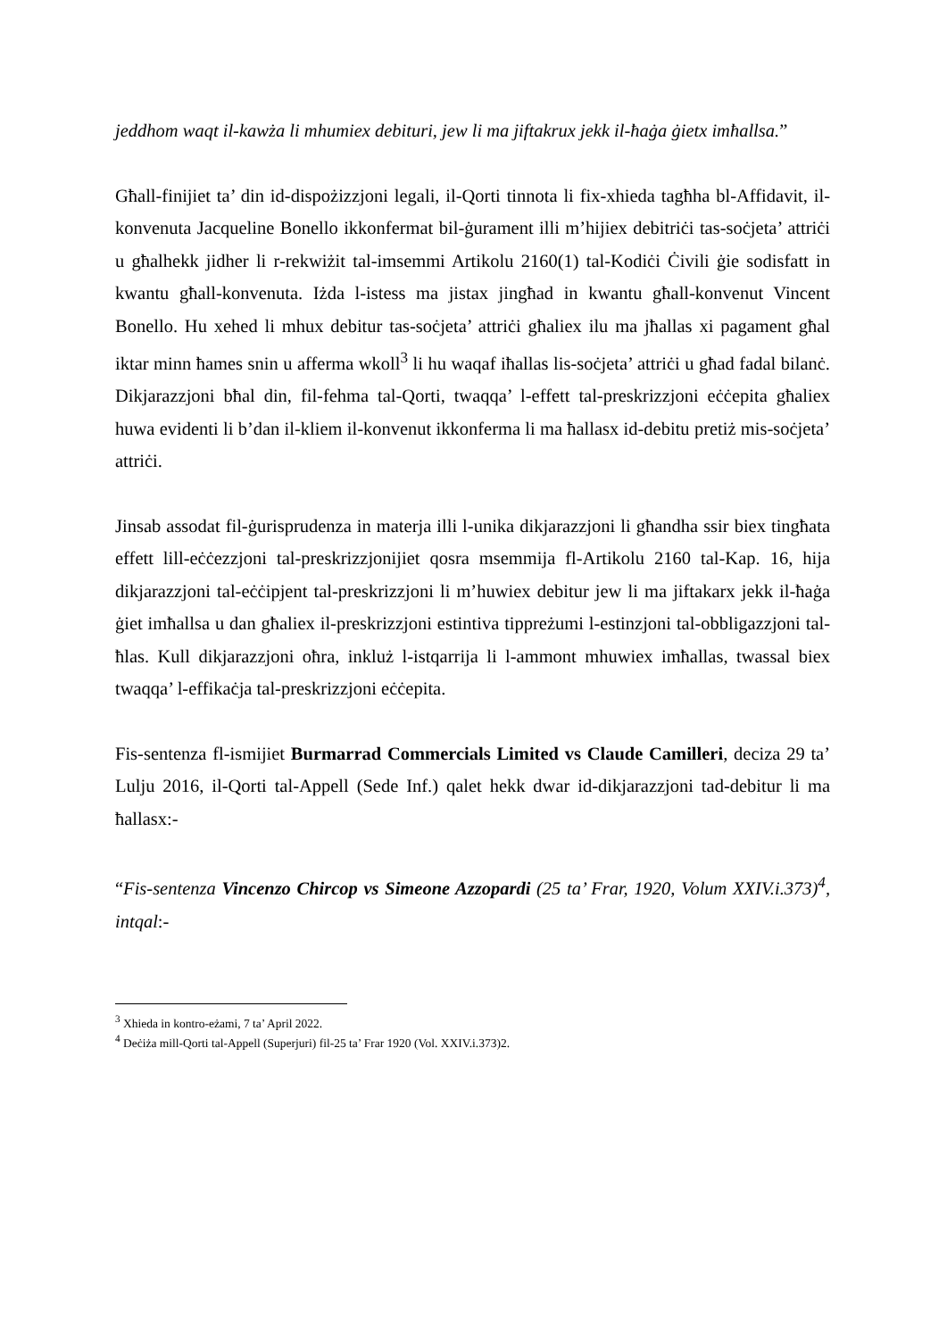jeddhom waqt il-kawża li mhumiex debituri, jew li ma jiftakrux jekk il-ħaġa ġietx imħallsa.”
Għall-finijiet ta’ din id-dispożizzjoni legali, il-Qorti tinnota li fix-xhieda tagħha bl-Affidavit, il-konvenuta Jacqueline Bonello ikkonfermat bil-ġurament illi m’hijiex debitriċi tas-soċjeta’ attriċi u għalhekk jidher li r-rekwiżit tal-imsemmi Artikolu 2160(1) tal-Kodiċi Ċivili ġie sodisfatt in kwantu għall-konvenuta. Iżda l-istess ma jistax jingħad in kwantu għall-konvenut Vincent Bonello. Hu xehed li mhux debitur tas-soċjeta’ attriċi għaliex ilu ma jħallas xi pagament għal iktar minn ħames snin u afferma wkoll<sup>3</sup> li hu waqaf iħallas lis-soċjeta’ attriċi u għad fadal bilanċ. Dikjarazzjoni bħal din, fil-fehma tal-Qorti, twaqqa’ l-effett tal-preskrizzjoni eċċepita għaliex huwa evidenti li b’dan il-kliem il-konvenut ikkonferma li ma ħallasx id-debitu pretiż mis-soċjeta’ attriċi.
Jinsab assodat fil-ġurisprudenza in materja illi l-unika dikjarazzjoni li għandha ssir biex tingħata effett lill-eċċezzjoni tal-preskrizzjonijiet qosra msemmija fl-Artikolu 2160 tal-Kap. 16, hija dikjarazzjoni tal-eċċipjent tal-preskrizzjoni li m’huwiex debitur jew li ma jiftakarx jekk il-ħaġa ġiet imħallsa u dan għaliex il-preskrizzjoni estintiva tippreżumi l-estinzjoni tal-obbligazzjoni tal-ħlas. Kull dikjarazzjoni oħra, inkluż l-istqarrija li l-ammont mhuwiex imħallas, twassal biex twaqqa’ l-effikaċja tal-preskrizzjoni eċċepita.
Fis-sentenza fl-ismijiet Burmarrad Commercials Limited vs Claude Camilleri, deciza 29 ta’ Lulju 2016, il-Qorti tal-Appell (Sede Inf.) qalet hekk dwar id-dikjarazzjoni tad-debitur li ma ħallasx:-
“Fis-sentenza Vincenzo Chircop vs Simeone Azzopardi (25 ta’ Frar, 1920, Volum XXIV.i.373)<sup>4</sup>, intqal:-
<sup>3</sup> Xhieda in kontro-eżami, 7 ta’ April 2022.
<sup>4</sup> Deċiża mill-Qorti tal-Appell (Superjuri) fil-25 ta’ Frar 1920 (Vol. XXIV.i.373)2.